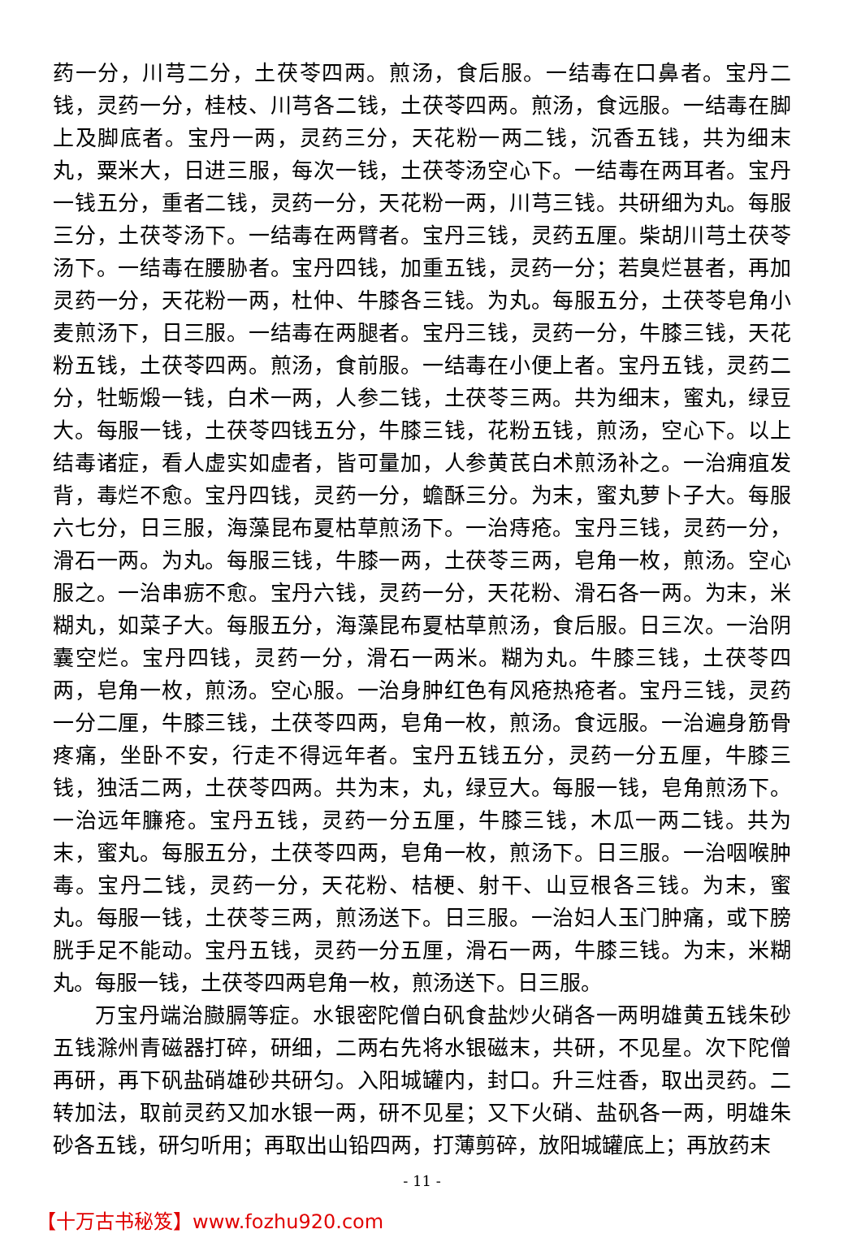药一分，川芎二分，土茯苓四两。煎汤，食后服。一结毒在口鼻者。宝丹二钱，灵药一分，桂枝、川芎各二钱，土茯苓四两。煎汤，食远服。一结毒在脚上及脚底者。宝丹一两，灵药三分，天花粉一两二钱，沉香五钱，共为细末丸，粟米大，日进三服，每次一钱，土茯苓汤空心下。一结毒在两耳者。宝丹一钱五分，重者二钱，灵药一分，天花粉一两，川芎三钱。共研细为丸。每服三分，土茯苓汤下。一结毒在两臂者。宝丹三钱，灵药五厘。柴胡川芎土茯苓汤下。一结毒在腰胁者。宝丹四钱，加重五钱，灵药一分；若臭烂甚者，再加灵药一分，天花粉一两，杜仲、牛膝各三钱。为丸。每服五分，土茯苓皂角小麦煎汤下，日三服。一结毒在两腿者。宝丹三钱，灵药一分，牛膝三钱，天花粉五钱，土茯苓四两。煎汤，食前服。一结毒在小便上者。宝丹五钱，灵药二分，牡蛎煅一钱，白术一两，人参二钱，土茯苓三两。共为细末，蜜丸，绿豆大。每服一钱，土茯苓四钱五分，牛膝三钱，花粉五钱，煎汤，空心下。以上结毒诸症，看人虚实如虚者，皆可量加，人参黄芪白术煎汤补之。一治痈疽发背，毒烂不愈。宝丹四钱，灵药一分，蟾酥三分。为末，蜜丸萝卜子大。每服六七分，日三服，海藻昆布夏枯草煎汤下。一治痔疮。宝丹三钱，灵药一分，滑石一两。为丸。每服三钱，牛膝一两，土茯苓三两，皂角一枚，煎汤。空心服之。一治串疬不愈。宝丹六钱，灵药一分，天花粉、滑石各一两。为末，米糊丸，如菜子大。每服五分，海藻昆布夏枯草煎汤，食后服。日三次。一治阴囊空烂。宝丹四钱，灵药一分，滑石一两米。糊为丸。牛膝三钱，土茯苓四两，皂角一枚，煎汤。空心服。一治身肿红色有风疮热疮者。宝丹三钱，灵药一分二厘，牛膝三钱，土茯苓四两，皂角一枚，煎汤。食远服。一治遍身筋骨疼痛，坐卧不安，行走不得远年者。宝丹五钱五分，灵药一分五厘，牛膝三钱，独活二两，土茯苓四两。共为末，丸，绿豆大。每服一钱，皂角煎汤下。一治远年臁疮。宝丹五钱，灵药一分五厘，牛膝三钱，木瓜一两二钱。共为末，蜜丸。每服五分，土茯苓四两，皂角一枚，煎汤下。日三服。一治咽喉肿毒。宝丹二钱，灵药一分，天花粉、桔梗、射干、山豆根各三钱。为末，蜜丸。每服一钱，土茯苓三两，煎汤送下。日三服。一治妇人玉门肿痛，或下膀胱手足不能动。宝丹五钱，灵药一分五厘，滑石一两，牛膝三钱。为末，米糊丸。每服一钱，土茯苓四两皂角一枚，煎汤送下。日三服。
万宝丹端治臌膈等症。水银密陀僧白矾食盐炒火硝各一两明雄黄五钱朱砂五钱滁州青磁器打碎，研细，二两右先将水银磁末，共研，不见星。次下陀僧再研，再下矾盐硝雄砂共研匀。入阳城罐内，封口。升三炷香，取出灵药。二转加法，取前灵药又加水银一两，研不见星；又下火硝、盐矾各一两，明雄朱砂各五钱，研匀听用；再取出山铅四两，打薄剪碎，放阳城罐底上；再放药末
- 11 -
【十万古书秘笈】www.fozhu920.com